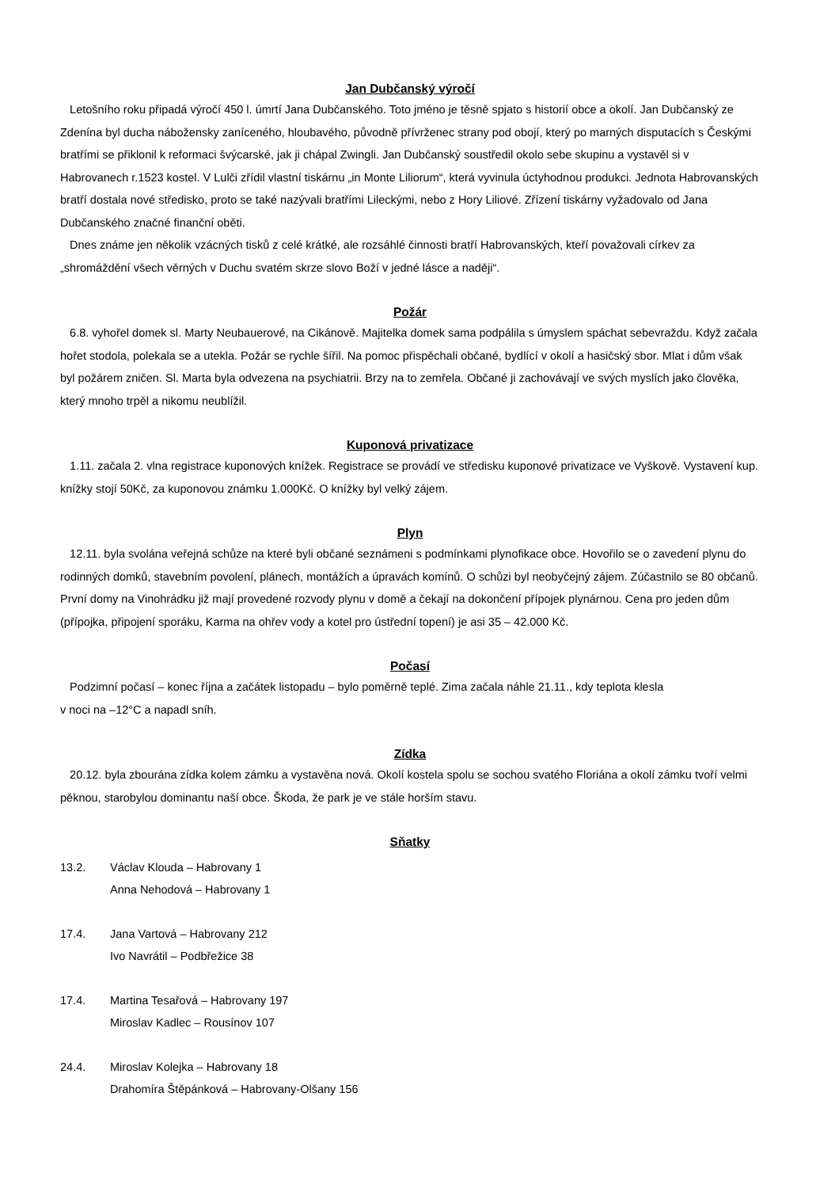Jan Dubčanský výročí
Letošního roku připadá výročí 450 l. úmrtí Jana Dubčanského. Toto jméno je těsně spjato s historií obce a okolí. Jan Dubčanský ze Zdenína byl ducha nábožensky zaníceného, hloubavého, původně přívrženec strany pod obojí, který po marných disputacích s Českými bratřími se přiklonil k reformaci švýcarské, jak ji chápal Zwingli. Jan Dubčanský soustředil okolo sebe skupinu a vystavěl si v Habrovanech r.1523 kostel. V Lulči zřídil vlastní tiskárnu „in Monte Liliorum“, která vyvinula úctyhodnou produkci. Jednota Habrovanských bratří dostala nové středisko, proto se také nazývali bratřími Lileckými, nebo z Hory Liliové. Zřízení tiskárny vyžadovalo od Jana Dubčanského značné finanční oběti.
Dnes známe jen několik vzácných tisků z celé krátké, ale rozsáhlé činnosti bratří Habrovanských, kteří považovali církev za „shromáždění všech věrných v Duchu svatém skrze slovo Boží v jedné lásce a naději“.
Požár
6.8. vyhořel domek sl. Marty Neubauerové, na Cikánově. Majitelka domek sama podpálila s úmyslem spáchat sebevraždu. Když začala hořet stodola, polekala se a utekla. Požár se rychle šířil. Na pomoc přispěchali občané, bydlící v okolí a hasičský sbor. Mlat i dům však byl požárem zničen. Sl. Marta byla odvezena na psychiatrii. Brzy na to zemřela. Občané ji zachovávají ve svých myslích jako člověka, který mnoho trpěl a nikomu neublížil.
Kuponová privatizace
1.11. začala 2. vlna registrace kuponových knížek. Registrace se provádí ve středisku kuponové privatizace ve Vyškově. Vystavení kup. knížky stojí 50Kč, za kuponovou známku 1.000Kč. O knížky byl velký zájem.
Plyn
12.11. byla svolána veřejná schůze na které byli občané seznámeni s podmínkami plynofikace obce. Hovořilo se o zavedení plynu do rodinných domků, stavebním povolení, plánech, montážích a úpravách komínů. O schůzi byl neobyčejný zájem. Zúčastnilo se 80 občanů. První domy na Vinohrádku již mají provedené rozvody plynu v domě a čekají na dokončení přípojek plynárnou. Cena pro jeden dům (přípojka, připojení sporáku, Karma na ohřev vody a kotel pro ústřední topení) je asi 35 – 42.000 Kč.
Počasí
Podzimní počasí – konec října a začátek listopadu – bylo poměrně teplé. Zima začala náhle 21.11., kdy teplota klesla
v noci na –12°C a napadl sníh.
Zídka
20.12. byla zbourána zídka kolem zámku a vystavěna nová. Okolí kostela spolu se sochou svatého Floriána a okolí zámku tvoří velmi pěknou, starobylou dominantu naší obce. Škoda, že park je ve stále horším stavu.
Sňatky
13.2. Václav Klouda – Habrovany 1
Anna Nehodová – Habrovany 1
17.4. Jana Vartová – Habrovany 212
Ivo Navrátil – Podbřežice 38
17.4. Martina Tesařová – Habrovany 197
Miroslav Kadlec – Rousínov 107
24.4. Miroslav Kolejka – Habrovany 18
Drahomíra Štěpánková – Habrovany-Olšany 156